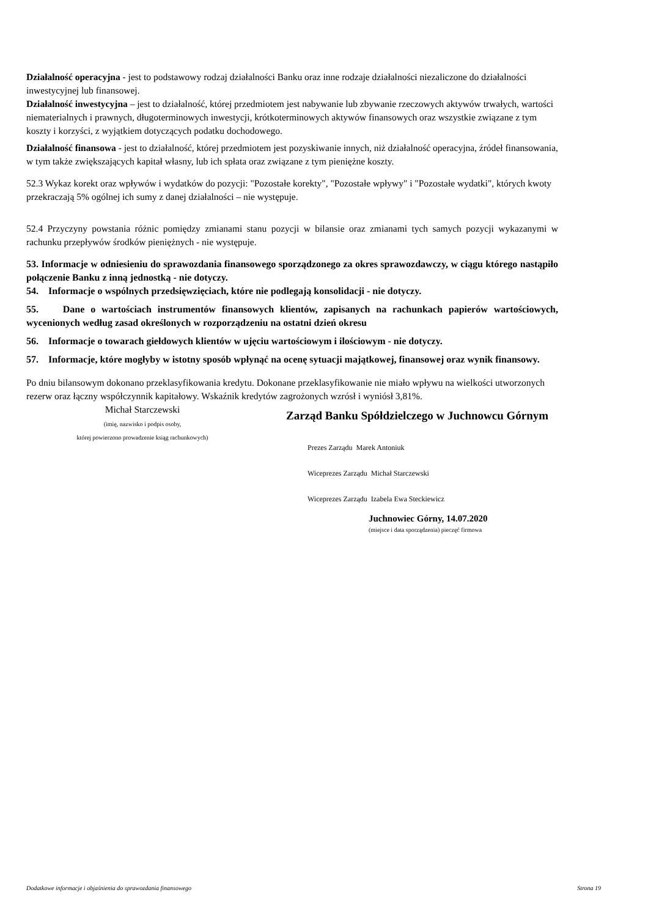Działalność operacyjna - jest to podstawowy rodzaj działalności Banku oraz inne rodzaje działalności niezaliczone do działalności inwestycyjnej lub finansowej.
Działalność inwestycyjna – jest to działalność, której przedmiotem jest nabywanie lub zbywanie rzeczowych aktywów trwałych, wartości niematerialnych i prawnych, długoterminowych inwestycji, krótkoterminowych aktywów finansowych oraz wszystkie związane z tym koszty i korzyści, z wyjątkiem dotyczących podatku dochodowego.
Działalność finansowa - jest to działalność, której przedmiotem jest pozyskiwanie innych, niż działalność operacyjna, źródeł finansowania, w tym także zwiększających kapitał własny, lub ich spłata oraz związane z tym pieniężne koszty.
52.3 Wykaz korekt oraz wpływów i wydatków do pozycji: "Pozostałe korekty", "Pozostałe wpływy" i "Pozostałe wydatki", których kwoty przekraczają 5% ogólnej ich sumy z danej działalności – nie występuje.
52.4 Przyczyny powstania różnic pomiędzy zmianami stanu pozycji w bilansie oraz zmianami tych samych pozycji wykazanymi w rachunku przepływów środków pieniężnych - nie występuje.
53. Informacje w odniesieniu do sprawozdania finansowego sporządzonego za okres sprawozdawczy, w ciągu którego nastąpiło połączenie Banku z inną jednostką - nie dotyczy.
54. Informacje o wspólnych przedsięwzięciach, które nie podlegają konsolidacji - nie dotyczy.
55. Dane o wartościach instrumentów finansowych klientów, zapisanych na rachunkach papierów wartościowych, wycenionych według zasad określonych w rozporządzeniu na ostatni dzień okresu
56. Informacje o towarach giełdowych klientów w ujęciu wartościowym i ilościowym - nie dotyczy.
57. Informacje, które mogłyby w istotny sposób wpłynąć na ocenę sytuacji majątkowej, finansowej oraz wynik finansowy.
Po dniu bilansowym dokonano przeklasyfikowania kredytu. Dokonane przeklasyfikowanie nie miało wpływu na wielkości utworzonych rezerw oraz łączny współczynnik kapitałowy. Wskaźnik kredytów zagrożonych wzrósł i wyniósł 3,81%.
Michał Starczewski
(imię, nazwisko i podpis osoby,
której powierzono prowadzenie ksiąg rachunkowych)
Zarząd Banku Spółdzielczego w Juchnowcu Górnym
Prezes Zarządu Marek Antoniuk
Wiceprezes Zarządu Michał Starczewski
Wiceprezes Zarządu Izabela Ewa Steckiewicz
Juchnowiec Górny, 14.07.2020
(miejsce i data sporządzenia) pieczęć firmowa
Dodatkowe informacje i objaśnienia do sprawozdania finansowego Strona 19